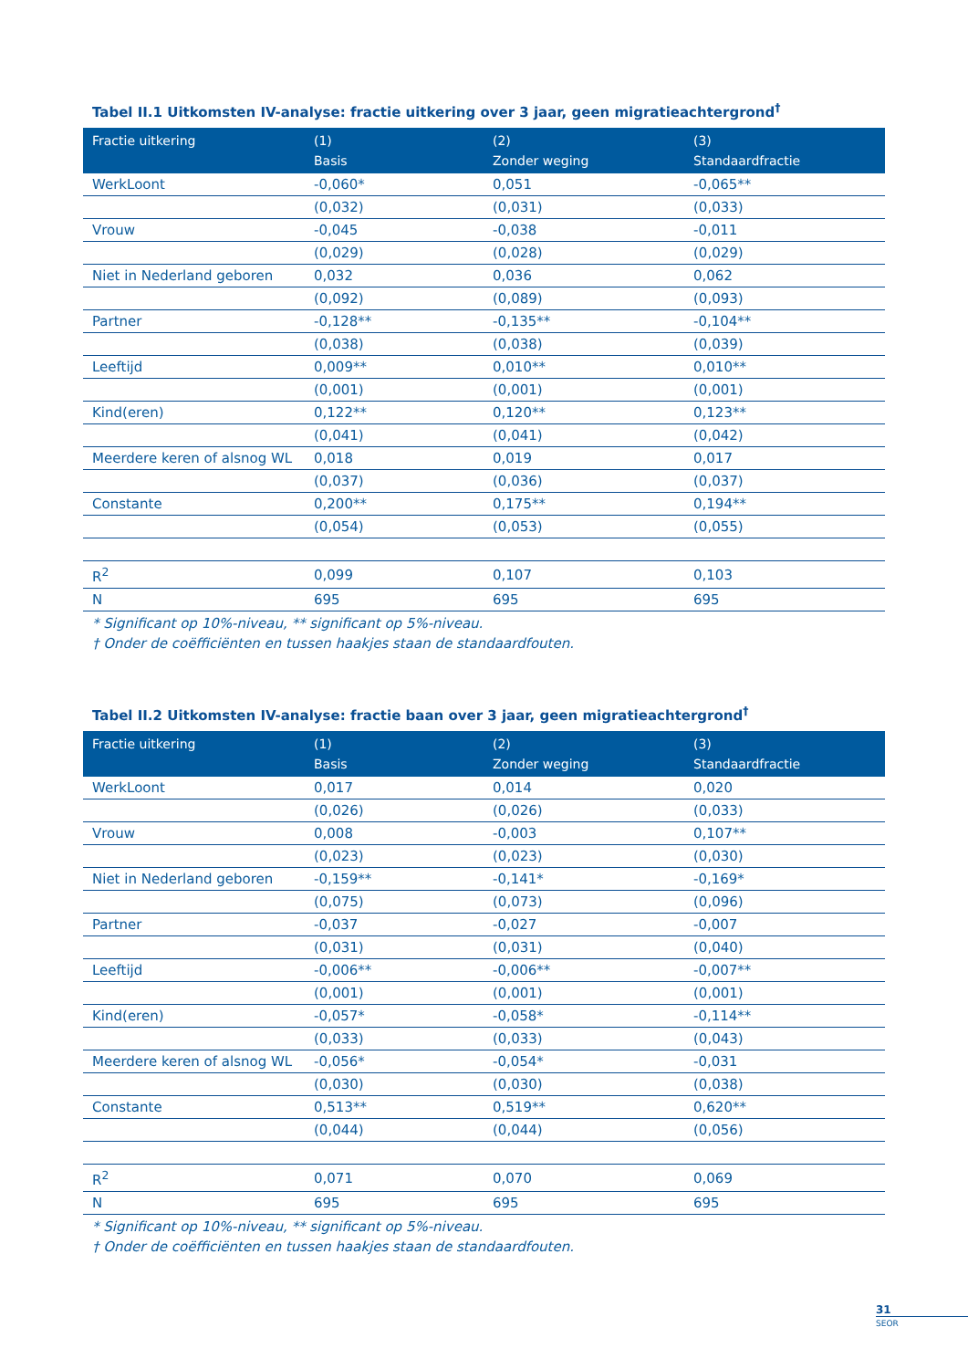Tabel II.1 Uitkomsten IV-analyse: fractie uitkering over 3 jaar, geen migratieachtergrond<sup>†</sup>
| Fractie uitkering | (1) Basis | (2) Zonder weging | (3) Standaardfractie |
| --- | --- | --- | --- |
| WerkLoont | -0,060* | 0,051 | -0,065** |
| | (0,032) | (0,031) | (0,033) |
| Vrouw | -0,045 | -0,038 | -0,011 |
| | (0,029) | (0,028) | (0,029) |
| Niet in Nederland geboren | 0,032 | 0,036 | 0,062 |
| | (0,092) | (0,089) | (0,093) |
| Partner | -0,128** | -0,135** | -0,104** |
| | (0,038) | (0,038) | (0,039) |
| Leeftijd | 0,009** | 0,010** | 0,010** |
| | (0,001) | (0,001) | (0,001) |
| Kind(eren) | 0,122** | 0,120** | 0,123** |
| | (0,041) | (0,041) | (0,042) |
| Meerdere keren of alsnog WL | 0,018 | 0,019 | 0,017 |
| | (0,037) | (0,036) | (0,037) |
| Constante | 0,200** | 0,175** | 0,194** |
| | (0,054) | (0,053) | (0,055) |
| R<sup>2</sup> | 0,099 | 0,107 | 0,103 |
| N | 695 | 695 | 695 |
* Significant op 10%-niveau, ** significant op 5%-niveau.
† Onder de coëfficiënten en tussen haakjes staan de standaardfouten.
Tabel II.2 Uitkomsten IV-analyse: fractie baan over 3 jaar, geen migratieachtergrond<sup>†</sup>
| Fractie uitkering | (1) Basis | (2) Zonder weging | (3) Standaardfractie |
| --- | --- | --- | --- |
| WerkLoont | 0,017 | 0,014 | 0,020 |
| | (0,026) | (0,026) | (0,033) |
| Vrouw | 0,008 | -0,003 | 0,107** |
| | (0,023) | (0,023) | (0,030) |
| Niet in Nederland geboren | -0,159** | -0,141* | -0,169* |
| | (0,075) | (0,073) | (0,096) |
| Partner | -0,037 | -0,027 | -0,007 |
| | (0,031) | (0,031) | (0,040) |
| Leeftijd | -0,006** | -0,006** | -0,007** |
| | (0,001) | (0,001) | (0,001) |
| Kind(eren) | -0,057* | -0,058* | -0,114** |
| | (0,033) | (0,033) | (0,043) |
| Meerdere keren of alsnog WL | -0,056* | -0,054* | -0,031 |
| | (0,030) | (0,030) | (0,038) |
| Constante | 0,513** | 0,519** | 0,620** |
| | (0,044) | (0,044) | (0,056) |
| R<sup>2</sup> | 0,071 | 0,070 | 0,069 |
| N | 695 | 695 | 695 |
* Significant op 10%-niveau, ** significant op 5%-niveau.
† Onder de coëfficiënten en tussen haakjes staan de standaardfouten.
31
SEOR